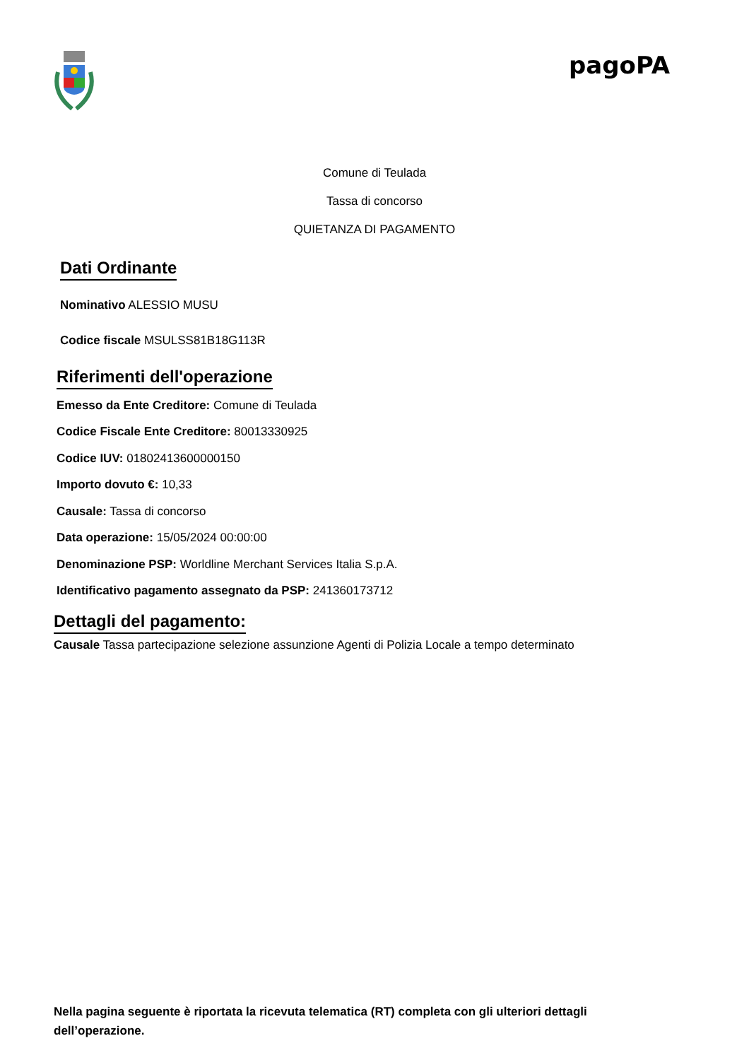pagoPA
Comune di Teulada
Tassa di concorso
QUIETANZA DI PAGAMENTO
Dati Ordinante
Nominativo ALESSIO MUSU
Codice fiscale MSULSS81B18G113R
Riferimenti dell'operazione
Emesso da Ente Creditore: Comune di Teulada
Codice Fiscale Ente Creditore: 80013330925
Codice IUV: 01802413600000150
Importo dovuto €: 10,33
Causale: Tassa di concorso
Data operazione: 15/05/2024 00:00:00
Denominazione PSP: Worldline Merchant Services Italia S.p.A.
Identificativo pagamento assegnato da PSP: 241360173712
Dettagli del pagamento:
Causale Tassa partecipazione selezione assunzione Agenti di Polizia Locale a tempo determinato
Nella pagina seguente è riportata la ricevuta telematica (RT) completa con gli ulteriori dettagli dell’operazione.